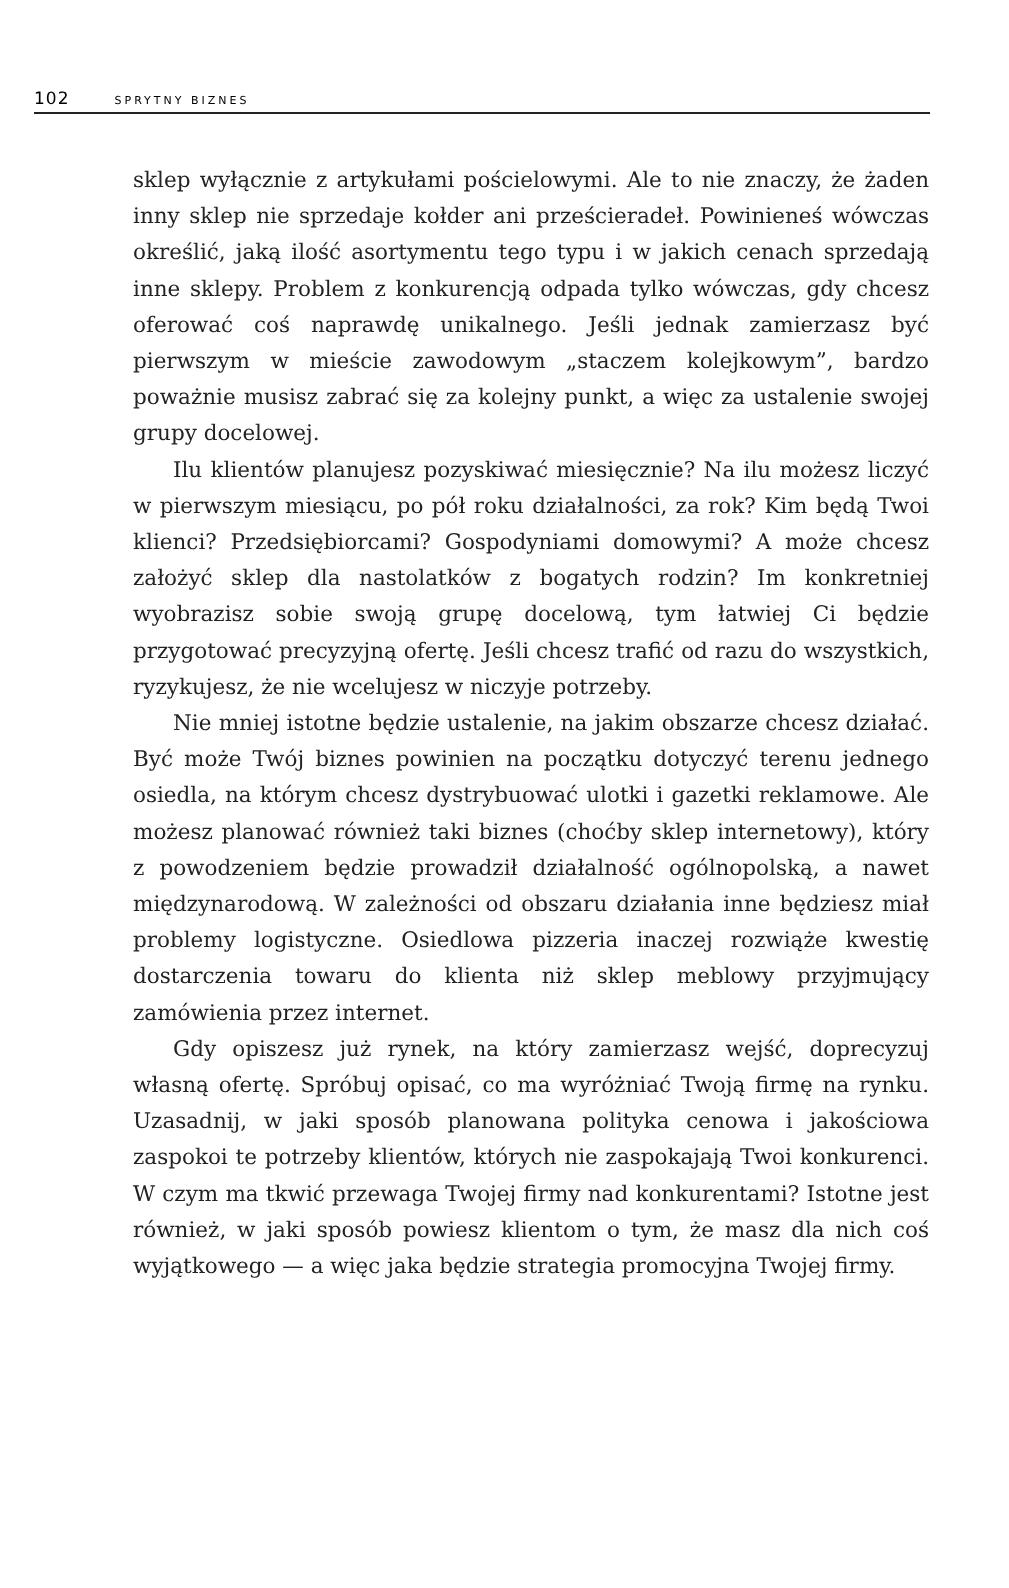102 SPRYTNY BIZNES
sklep wyłącznie z artykułami pościelowymi. Ale to nie znaczy, że żaden inny sklep nie sprzedaje kołder ani prześcieradeł. Powinieneś wówczas określić, jaką ilość asortymentu tego typu i w jakich cenach sprzedają inne sklepy. Problem z konkurencją odpada tylko wówczas, gdy chcesz oferować coś naprawdę unikalnego. Jeśli jednak zamierzasz być pierwszym w mieście zawodowym „staczem kolejkowym”, bardzo poważnie musisz zabrać się za kolejny punkt, a więc za ustalenie swojej grupy docelowej.
Ilu klientów planujesz pozyskiwać miesięcznie? Na ilu możesz liczyć w pierwszym miesiącu, po pół roku działalności, za rok? Kim będą Twoi klienci? Przedsiębiorcami? Gospodyniami domowymi? A może chcesz założyć sklep dla nastolatków z bogatych rodzin? Im konkretniej wyobrazisz sobie swoją grupę docelową, tym łatwiej Ci będzie przygotować precyzyjną ofertę. Jeśli chcesz trafić od razu do wszystkich, ryzykujesz, że nie wcelujesz w niczyje potrzeby.
Nie mniej istotne będzie ustalenie, na jakim obszarze chcesz działać. Być może Twój biznes powinien na początku dotyczyć terenu jednego osiedla, na którym chcesz dystrybuować ulotki i gazetki reklamowe. Ale możesz planować również taki biznes (choćby sklep internetowy), który z powodzeniem będzie prowadził działalność ogólnopolską, a nawet międzynarodową. W zależności od obszaru działania inne będziesz miał problemy logistyczne. Osiedlowa pizzeria inaczej rozwiąże kwestię dostarczenia towaru do klienta niż sklep meblowy przyjmujący zamówienia przez internet.
Gdy opiszesz już rynek, na który zamierzasz wejść, doprecyzuj własną ofertę. Spróbuj opisać, co ma wyróżniać Twoją firmę na rynku. Uzasadnij, w jaki sposób planowana polityka cenowa i jakościowa zaspokoi te potrzeby klientów, których nie zaspokajają Twoi konkurenci. W czym ma tkwić przewaga Twojej firmy nad konkurentami? Istotne jest również, w jaki sposób powiesz klientom o tym, że masz dla nich coś wyjątkowego — a więc jaka będzie strategia promocyjna Twojej firmy.